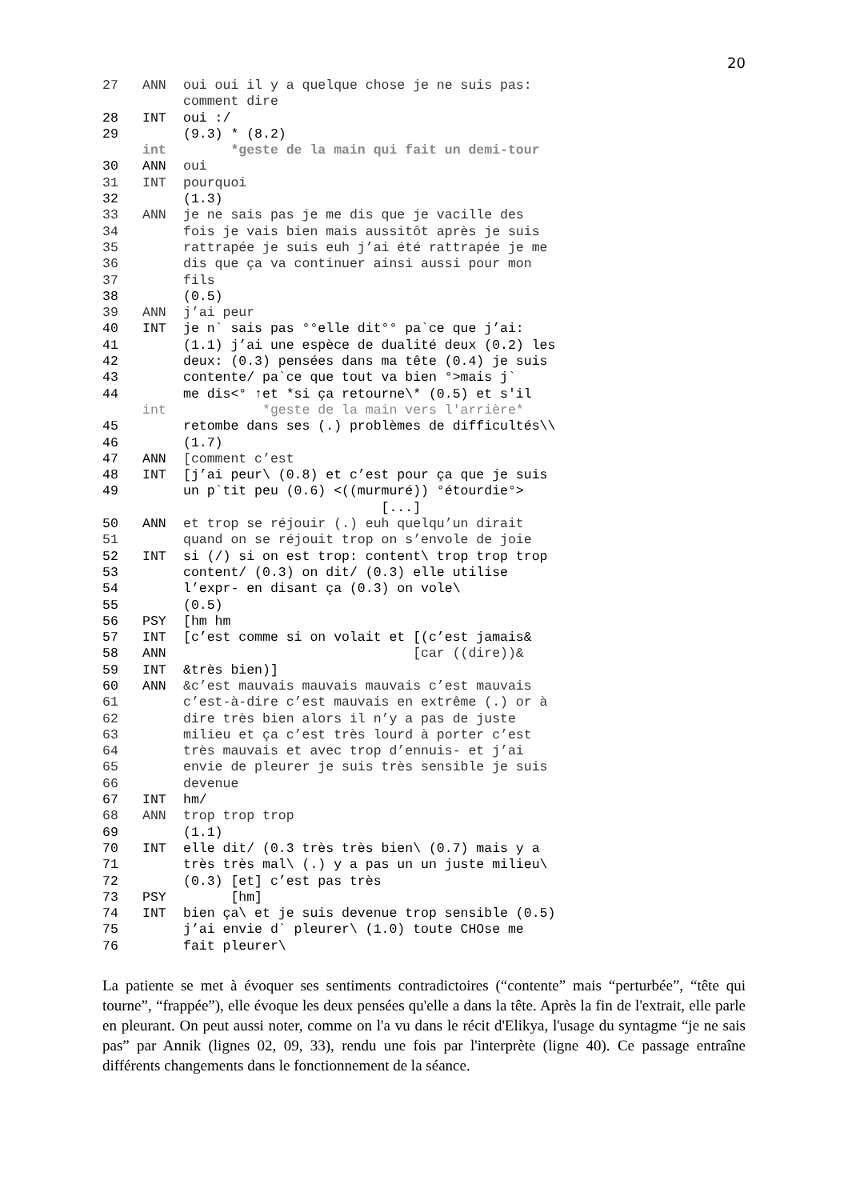20
27 ANN oui oui il y a quelque chose je ne suis pas:
comment dire
28 INT oui :/
29 (9.3) * (8.2)
int *geste de la main qui fait un demi-tour
30 ANN oui
31 INT pourquoi
32 (1.3)
33 ANN je ne sais pas je me dis que je vacille des
34 fois je vais bien mais aussitôt après je suis
35 rattrapée je suis euh j’ai été rattrapée je me
36 dis que ça va continuer ainsi aussi pour mon
37 fils
38 (0.5)
39 ANN j’ai peur
40 INT je n` sais pas °°elle dit°° pa`ce que j’ai:
41 (1.1) j’ai une espèce de dualité deux (0.2) les
42 deux: (0.3) pensées dans ma tête (0.4) je suis
43 contente/ pa`ce que tout va bien °>mais j`
44 me dis<° ↑et *si ça retourne\* (0.5) et s'il
int *geste de la main vers l'arrière*
45 retombe dans ses (.) problèmes de difficultés\\
46 (1.7)
47 ANN [comment c’est
48 INT [j’ai peur\ (0.8) et c’est pour ça que je suis
49 un p`tit peu (0.6) <((murmuré)) °étourdie°>
[...]
50 ANN et trop se réjouir (.) euh quelqu’un dirait
51 quand on se réjouit trop on s’envole de joie
52 INT si (/) si on est trop: content\ trop trop trop
53 content/ (0.3) on dit/ (0.3) elle utilise
54 l’expr- en disant ça (0.3) on vole\
55 (0.5)
56 PSY [hm hm
57 INT [c’est comme si on volait et [(c’est jamais&
58 ANN [car ((dire))&
59 INT &très bien)]
60 ANN &c’est mauvais mauvais mauvais c’est mauvais
61 c’est-à-dire c’est mauvais en extrême (.) or à
62 dire très bien alors il n’y a pas de juste
63 milieu et ça c’est très lourd à porter c’est
64 très mauvais et avec trop d’ennuis- et j’ai
65 envie de pleurer je suis très sensible je suis
66 devenue
67 INT hm/
68 ANN trop trop trop
69 (1.1)
70 INT elle dit/ (0.3 très très bien\ (0.7) mais y a
71 très très mal\ (.) y a pas un un juste milieu\
72 (0.3) [et] c’est pas très
73 PSY [hm]
74 INT bien ça\ et je suis devenue trop sensible (0.5)
75 j’ai envie d` pleurer\ (1.0) toute CHOse me
76 fait pleurer\
La patiente se met à évoquer ses sentiments contradictoires (“contente” mais “perturbée”, “tête qui tourne”, “frappée”), elle évoque les deux pensées qu'elle a dans la tête. Après la fin de l'extrait, elle parle en pleurant. On peut aussi noter, comme on l'a vu dans le récit d'Elikya, l'usage du syntagme “je ne sais pas” par Annik (lignes 02, 09, 33), rendu une fois par l'interprète (ligne 40). Ce passage entraîne différents changements dans le fonctionnement de la séance.